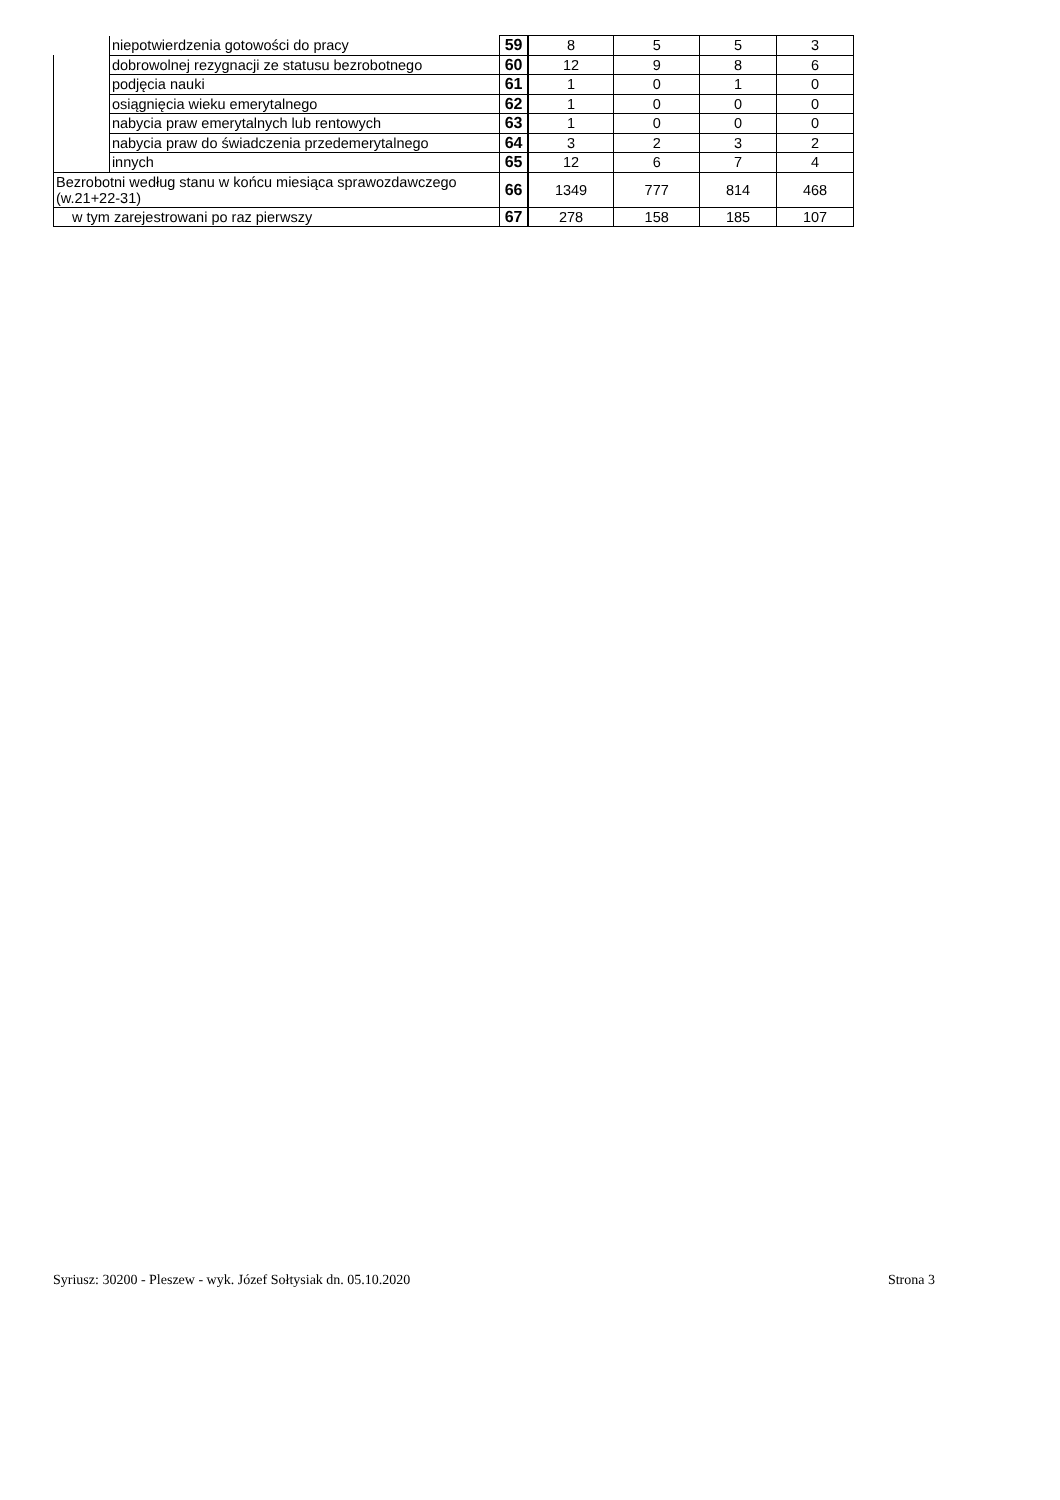| | niepotwierdzenia gotowości do pracy | 59 | 8 | 5 | 5 | 3 |
| | dobrowolnej rezygnacji ze statusu bezrobotnego | 60 | 12 | 9 | 8 | 6 |
| | podjęcia nauki | 61 | 1 | 0 | 1 | 0 |
| | osiągnięcia wieku emerytalnego | 62 | 1 | 0 | 0 | 0 |
| | nabycia praw emerytalnych lub rentowych | 63 | 1 | 0 | 0 | 0 |
| | nabycia praw do świadczenia przedemerytalnego | 64 | 3 | 2 | 3 | 2 |
| | innych | 65 | 12 | 6 | 7 | 4 |
| Bezrobotni według stanu w końcu miesiąca sprawozdawczego (w.21+22-31) | | 66 | 1349 | 777 | 814 | 468 |
| w tym zarejestrowani po raz pierwszy | | 67 | 278 | 158 | 185 | 107 |
Syriusz: 30200 - Pleszew - wyk. Józef Sołtysiak dn. 05.10.2020 Strona 3